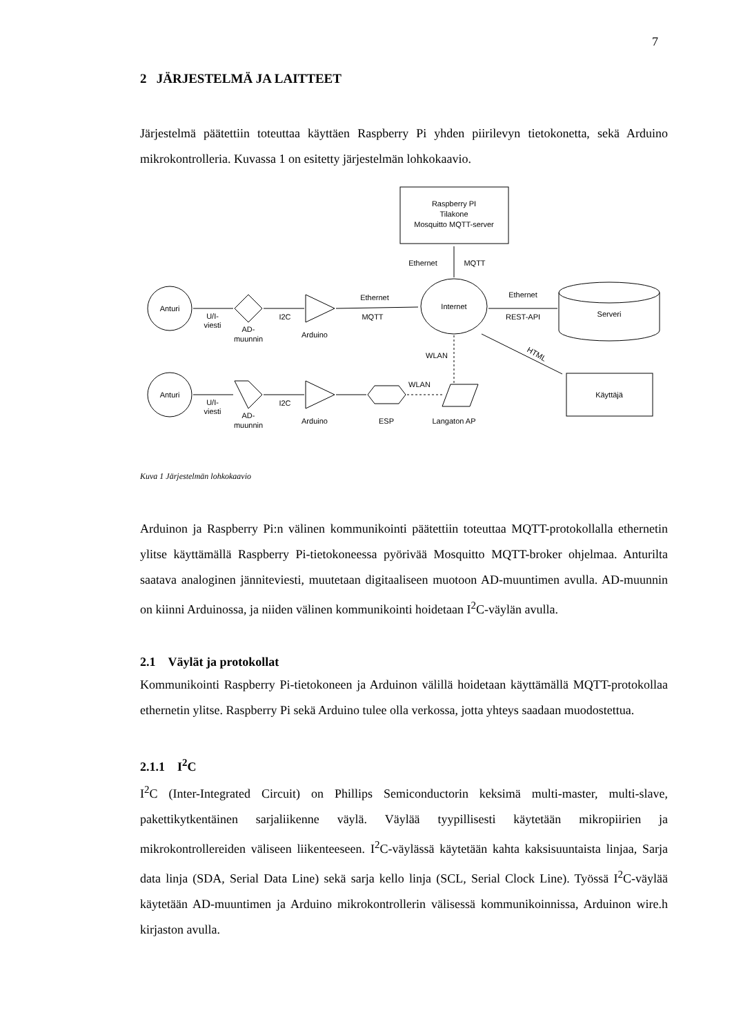7
2 JÄRJESTELMÄ JA LAITTEET
Järjestelmä päätettiin toteuttaa käyttäen Raspberry Pi yhden piirilevyn tietokonetta, sekä Arduino mikrokontrolleria. Kuvassa 1 on esitetty järjestelmän lohkokaavio.
Raspberry PI
Tilakone
Mosquitto MQTT-server
Ethernet
MQTT
Anturi
Anturi
U/I-
viesti
U/I-
viesti
AD-
muunnin
AD-
muunnin
I2C
I2C
Arduino
Arduino
Ethernet
MQTT
Internet
Ethernet
REST-API
Serveri
HTML
WLAN
WLAN
ESP
Langaton AP
Käyttäjä
Kuva 1 Järjestelmän lohkokaavio
Arduinon ja Raspberry Pi:n välinen kommunikointi päätettiin toteuttaa MQTT-protokollalla ethernetin ylitse käyttämällä Raspberry Pi-tietokoneessa pyörivää Mosquitto MQTT-broker ohjelmaa. Anturilta saatava analoginen jänniteviesti, muutetaan digitaaliseen muotoon AD-muuntimen avulla. AD-muunnin on kiinni Arduinossa, ja niiden välinen kommunikointi hoidetaan I<sup>2</sup>C-väylän avulla.
2.1 Väylät ja protokollat
Kommunikointi Raspberry Pi-tietokoneen ja Arduinon välillä hoidetaan käyttämällä MQTT-protokollaa ethernetin ylitse. Raspberry Pi sekä Arduino tulee olla verkossa, jotta yhteys saadaan muodostettua.
2.1.1 I<sup>2</sup>C
I<sup>2</sup>C (Inter-Integrated Circuit) on Phillips Semiconductorin keksimä multi-master, multi-slave, pakettikytkentäinen sarjaliikenne väylä. Väylää tyypillisesti käytetään mikropiirien ja mikrokontrollereiden väliseen liikenteeseen. I<sup>2</sup>C-väylässä käytetään kahta kaksisuuntaista linjaa, Sarja data linja (SDA, Serial Data Line) sekä sarja kello linja (SCL, Serial Clock Line). Työssä I<sup>2</sup>C-väylää käytetään AD-muuntimen ja Arduino mikrokontrollerin välisessä kommunikoinnissa, Arduinon wire.h kirjaston avulla.